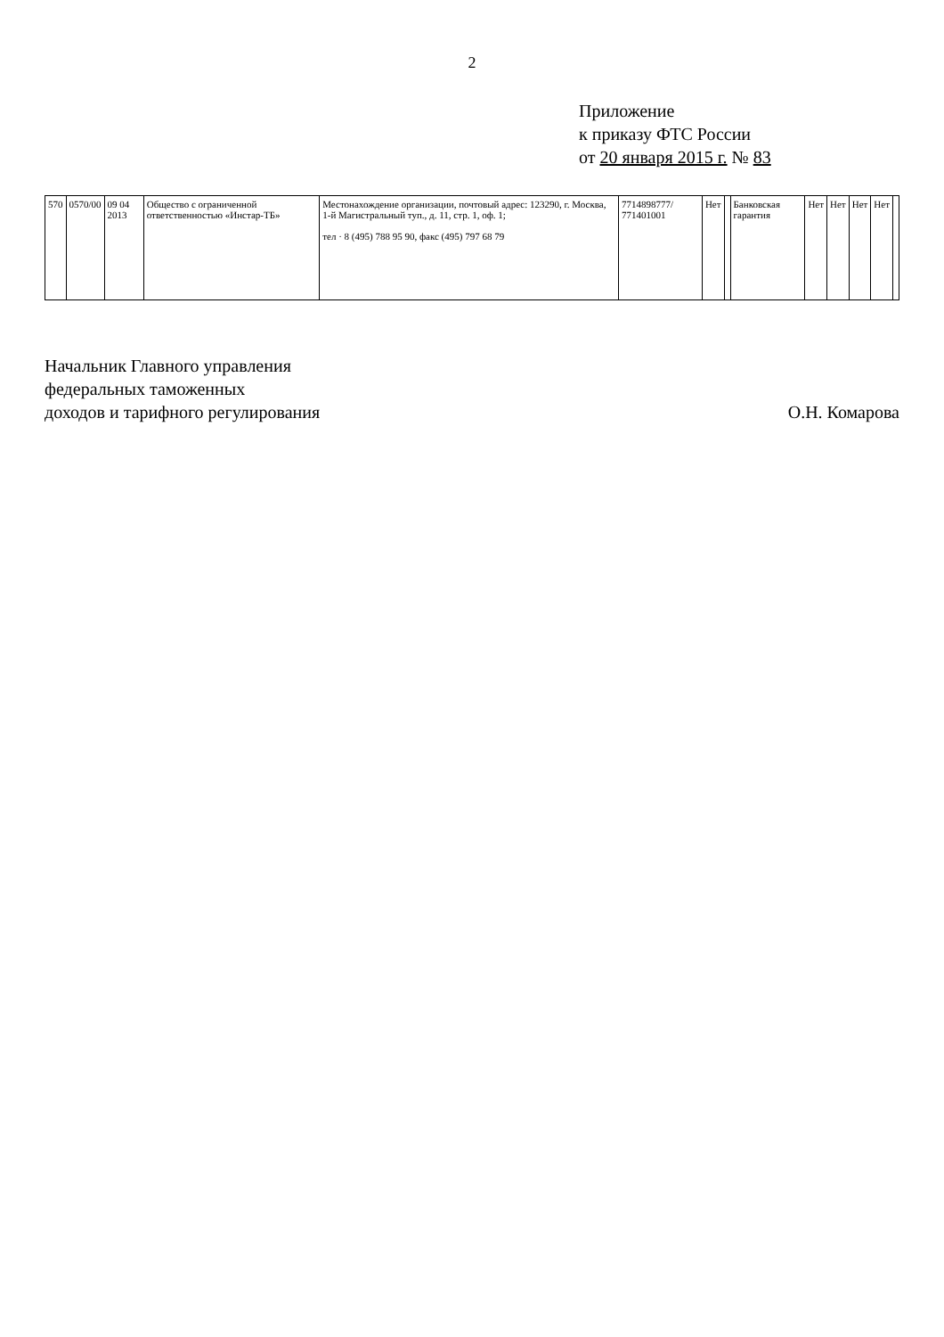2
Приложение
к приказу ФТС России
от 20 января 2015 г. № 83
| 570 | 0570/00 | 09 04 2013 | Общество с ограниченной ответственностью «Инстар-ТБ» | Местонахождение организации, почтовый адрес: 123290, г. Москва, 1-й Магистральный туп., д. 11, стр. 1, оф. 1; тел · 8 (495) 788 95 90, факс (495) 797 68 79 | 7714898777/ 771401001 | Нет | | Банковская гарантия | Нет | Нет | Нет | Нет | |
Начальник Главного управления
федеральных таможенных
доходов и тарифного регулирования
О.Н. Комарова